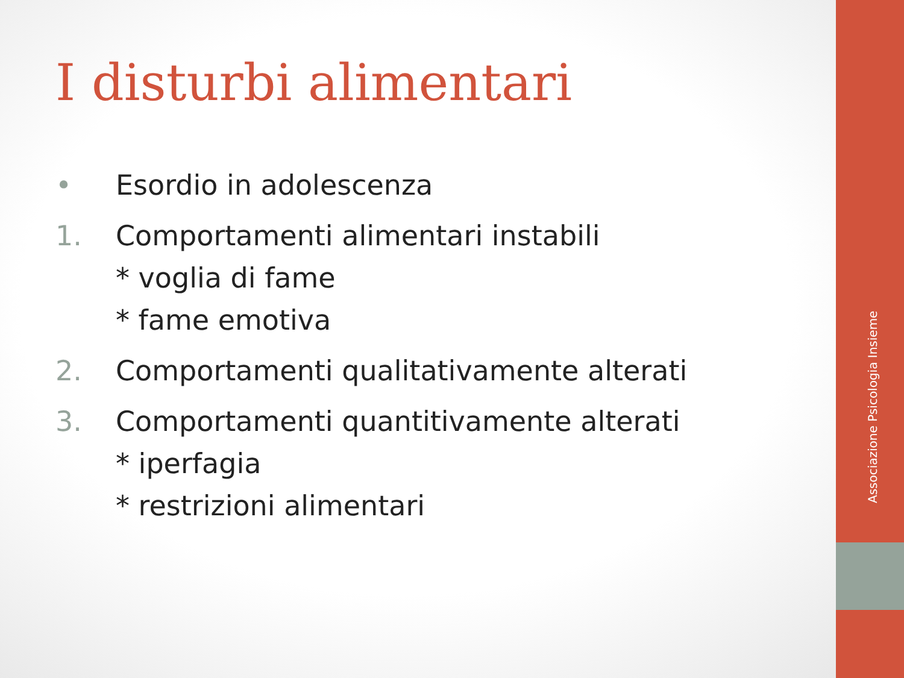Associazione Psicologia Insieme
I disturbi alimentari
• Esordio in adolescenza
1. Comportamenti alimentari instabili
* voglia di fame
* fame emotiva
2. Comportamenti qualitativamente alterati
3. Comportamenti quantitivamente alterati
* iperfagia
* restrizioni alimentari